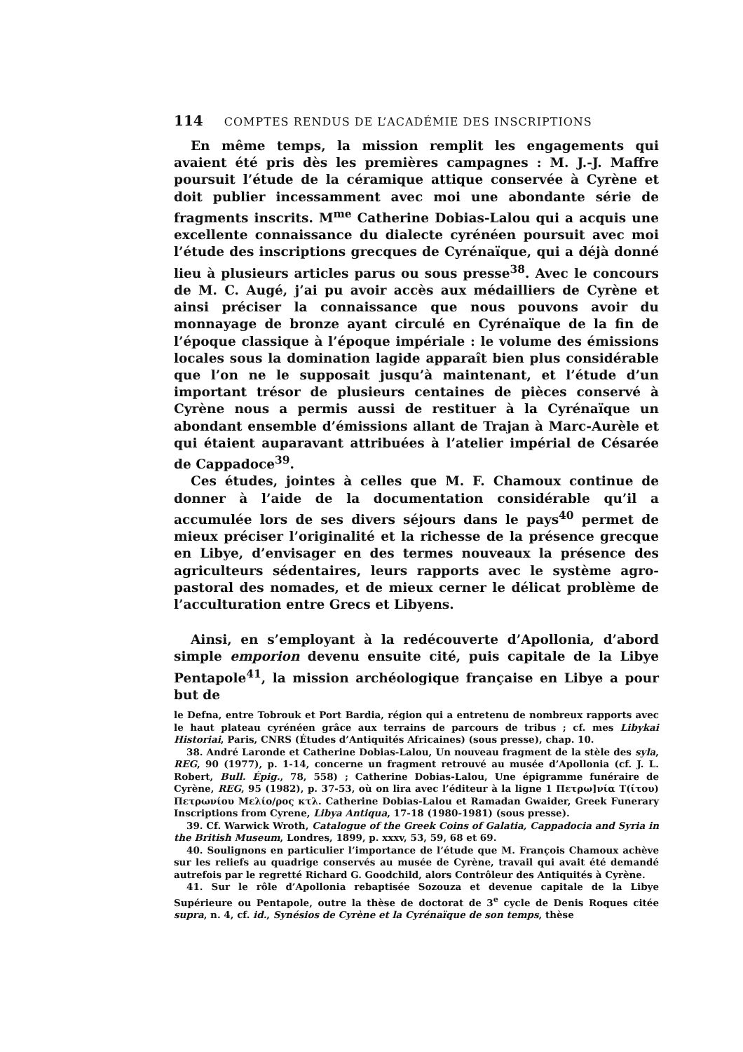114 COMPTES RENDUS DE L’ACADÉMIE DES INSCRIPTIONS
En même temps, la mission remplit les engagements qui avaient été pris dès les premières campagnes : M. J.-J. Maffre poursuit l’étude de la céramique attique conservée à Cyrène et doit publier incessamment avec moi une abondante série de fragments inscrits. M<sup>me</sup> Catherine Dobias-Lalou qui a acquis une excellente connaissance du dialecte cyrénéen poursuit avec moi l’étude des inscriptions grecques de Cyrénaïque, qui a déjà donné lieu à plusieurs articles parus ou sous presse<sup>38</sup>. Avec le concours de M. C. Augé, j’ai pu avoir accès aux médailliers de Cyrène et ainsi préciser la connaissance que nous pouvons avoir du monnayage de bronze ayant circulé en Cyrénaïque de la fin de l’époque classique à l’époque impériale : le volume des émissions locales sous la domination lagide apparaît bien plus considérable que l’on ne le supposait jusqu’à maintenant, et l’étude d’un important trésor de plusieurs centaines de pièces conservé à Cyrène nous a permis aussi de restituer à la Cyrénaïque un abondant ensemble d’émissions allant de Trajan à Marc-Aurèle et qui étaient auparavant attribuées à l’atelier impérial de Césarée de Cappadoce<sup>39</sup>.
Ces études, jointes à celles que M. F. Chamoux continue de donner à l’aide de la documentation considérable qu’il a accumulée lors de ses divers séjours dans le pays<sup>40</sup> permet de mieux préciser l’originalité et la richesse de la présence grecque en Libye, d’envisager en des termes nouveaux la présence des agriculteurs sédentaires, leurs rapports avec le système agro-pastoral des nomades, et de mieux cerner le délicat problème de l’acculturation entre Grecs et Libyens.
Ainsi, en s’employant à la redécouverte d’Apollonia, d’abord simple emporion devenu ensuite cité, puis capitale de la Libye Pentapole<sup>41</sup>, la mission archéologique française en Libye a pour but de
le Defna, entre Tobrouk et Port Bardia, région qui a entretenu de nombreux rapports avec le haut plateau cyrénéen grâce aux terrains de parcours de tribus ; cf. mes Libykai Historiai, Paris, CNRS (Études d’Antiquités Africaines) (sous presse), chap. 10.
38. André Laronde et Catherine Dobias-Lalou, Un nouveau fragment de la stèle des syla, REG, 90 (1977), p. 1-14, concerne un fragment retrouvé au musée d’Apollonia (cf. J. L. Robert, Bull. Épig., 78, 558) ; Catherine Dobias-Lalou, Une épigramme funéraire de Cyrène, REG, 95 (1982), p. 37-53, où on lira avec l’éditeur à la ligne 1 Πετρω]νία Τ(ίτου) Πετρωνίου Μελίο/ρος κτλ. Catherine Dobias-Lalou et Ramadan Gwaider, Greek Funerary Inscriptions from Cyrene, Libya Antiqua, 17-18 (1980-1981) (sous presse).
39. Cf. Warwick Wroth, Catalogue of the Greek Coins of Galatia, Cappadocia and Syria in the British Museum, Londres, 1899, p. xxxv, 53, 59, 68 et 69.
40. Soulignons en particulier l’importance de l’étude que M. François Chamoux achève sur les reliefs au quadrige conservés au musée de Cyrène, travail qui avait été demandé autrefois par le regretté Richard G. Goodchild, alors Contrôleur des Antiquités à Cyrène.
41. Sur le rôle d’Apollonia rebaptisée Sozouza et devenue capitale de la Libye Supérieure ou Pentapole, outre la thèse de doctorat de 3<sup>e</sup> cycle de Denis Roques citée supra, n. 4, cf. id., Synésios de Cyrène et la Cyrénaïque de son temps, thèse